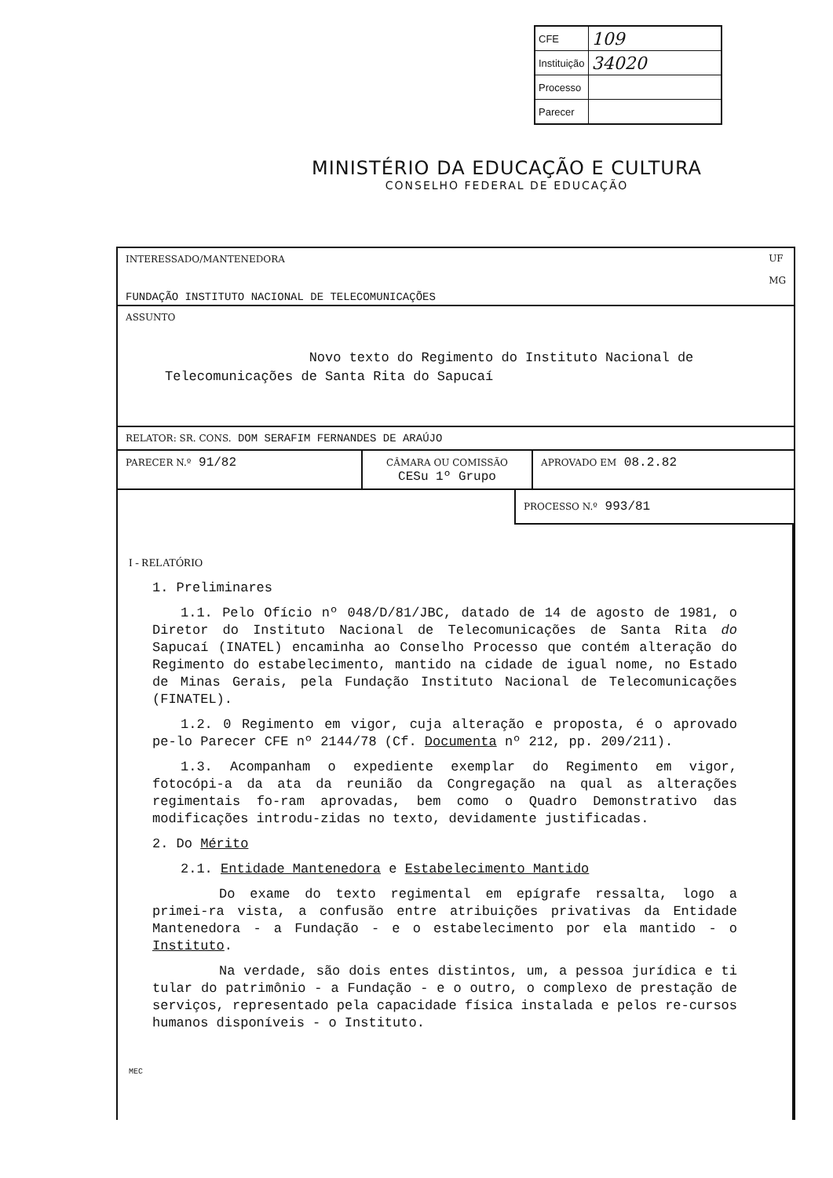| CFE | 109 |
| Instituição | 34020 |
| Processo | |
| Parecer | |
MINISTÉRIO DA EDUCAÇÃO E CULTURA
CONSELHO FEDERAL DE EDUCAÇÃO
INTERESSADO/MANTENEDORA
FUNDAÇÃO INSTITUTO NACIONAL DE TELECOMUNICAÇÕES
UF
MG
ASSUNTO
Novo texto do Regimento do Instituto Nacional de
Telecomunicações de Santa Rita do Sapucaí
RELATOR: SR. CONS. DOM SERAFIM FERNANDES DE ARAÚJO
PARECER N.º 91/82
CÂMARA OU COMISSÃO
CESu 1º Grupo
APROVADO EM 08.2.82
PROCESSO N.º 993/81
I - RELATÓRIO
1. Preliminares
1.1. Pelo Ofício nº 048/D/81/JBC, datado de 14 de agosto de 1981, o Diretor do Instituto Nacional de Telecomunicações de Santa Rita do Sapucaí (INATEL) encaminha ao Conselho Processo que contém alteração do Regimento do estabelecimento, mantido na cidade de igual nome, no Estado de Minas Gerais, pela Fundação Instituto Nacional de Telecomunicações (FINATEL).
1.2. 0 Regimento em vigor, cuja alteração e proposta, é o aprovado pe-lo Parecer CFE nº 2144/78 (Cf. Documenta nº 212, pp. 209/211).
1.3. Acompanham o expediente exemplar do Regimento em vigor, fotocópi-a da ata da reunião da Congregação na qual as alterações regimentais fo-ram aprovadas, bem como o Quadro Demonstrativo das modificações introdu-zidas no texto, devidamente justificadas.
2. Do Mérito
2.1. Entidade Mantenedora e Estabelecimento Mantido
Do exame do texto regimental em epígrafe ressalta, logo a primei-ra vista, a confusão entre atribuições privativas da Entidade Mantenedora - a Fundação - e o estabelecimento por ela mantido - o Instituto.
Na verdade, são dois entes distintos, um, a pessoa jurídica e ti tular do patrimônio - a Fundação - e o outro, o complexo de prestação de serviços, representado pela capacidade física instalada e pelos re-cursos humanos disponíveis - o Instituto.
MEC